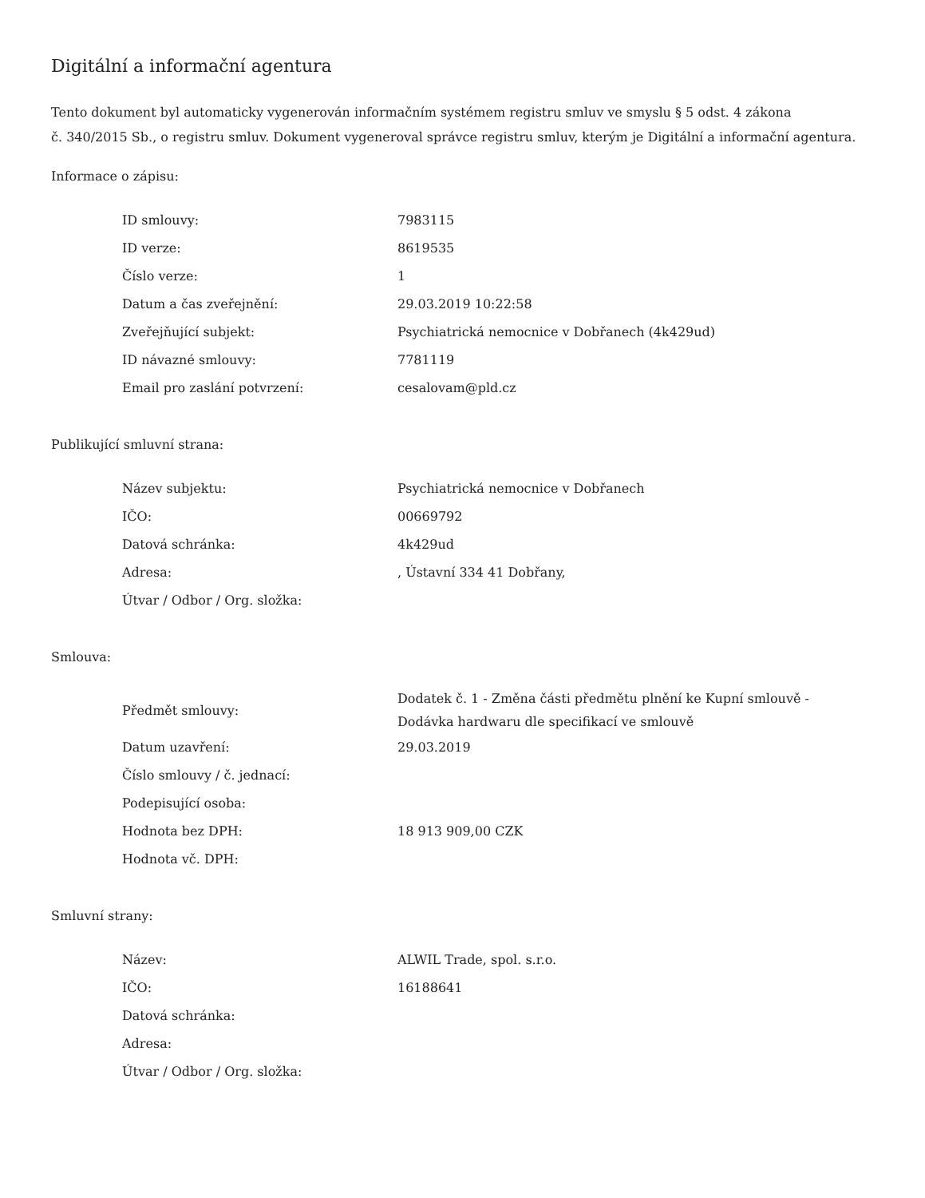Digitální a informační agentura
Tento dokument byl automaticky vygenerován informačním systémem registru smluv ve smyslu § 5 odst. 4 zákona
č. 340/2015 Sb., o registru smluv. Dokument vygeneroval správce registru smluv, kterým je Digitální a informační agentura.
Informace o zápisu:
| ID smlouvy: | 7983115 |
| ID verze: | 8619535 |
| Číslo verze: | 1 |
| Datum a čas zveřejnění: | 29.03.2019 10:22:58 |
| Zveřejňující subjekt: | Psychiatrická nemocnice v Dobřanech (4k429ud) |
| ID návazné smlouvy: | 7781119 |
| Email pro zaslání potvrzení: | cesalovam@pld.cz |
Publikující smluvní strana:
| Název subjektu: | Psychiatrická nemocnice v Dobřanech |
| IČO: | 00669792 |
| Datová schránka: | 4k429ud |
| Adresa: | , Ústavní 334 41 Dobřany, |
| Útvar / Odbor / Org. složka: | |
Smlouva:
| Předmět smlouvy: | Dodatek č. 1 - Změna části předmětu plnění ke Kupní smlouvě - Dodávka hardwaru dle specifikací ve smlouvě |
| Datum uzavření: | 29.03.2019 |
| Číslo smlouvy / č. jednací: | |
| Podepisující osoba: | |
| Hodnota bez DPH: | 18 913 909,00 CZK |
| Hodnota vč. DPH: | |
Smluvní strany:
| Název: | ALWIL Trade, spol. s.r.o. |
| IČO: | 16188641 |
| Datová schránka: | |
| Adresa: | |
| Útvar / Odbor / Org. složka: | |